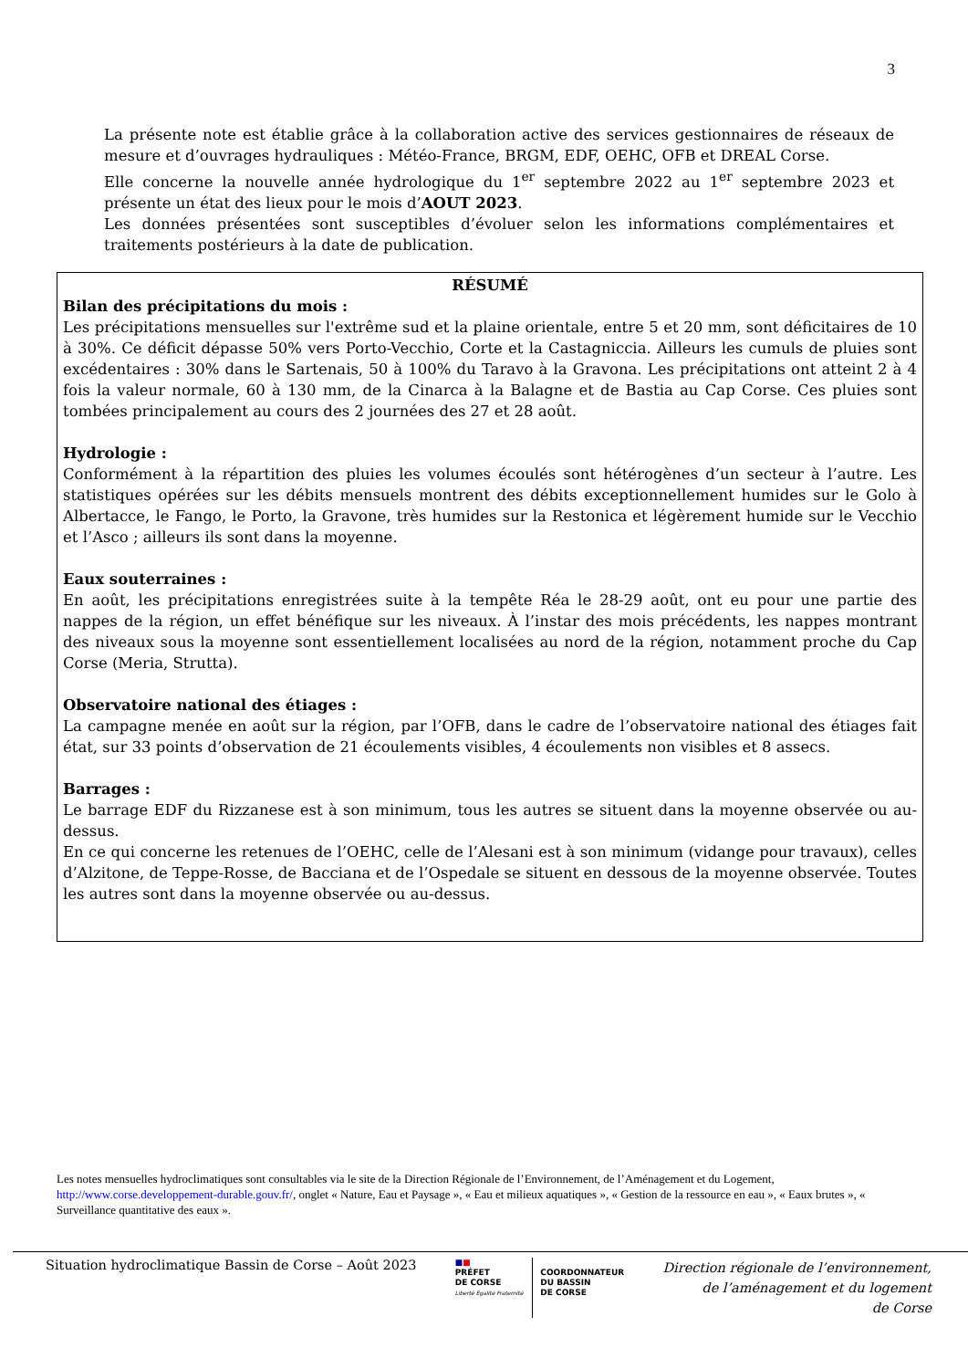3
La présente note est établie grâce à la collaboration active des services gestionnaires de réseaux de mesure et d’ouvrages hydrauliques : Météo-France, BRGM, EDF, OEHC, OFB et DREAL Corse.
Elle concerne la nouvelle année hydrologique du 1<sup>er</sup> septembre 2022 au 1<sup>er</sup> septembre 2023 et présente un état des lieux pour le mois d’AOUT 2023.
Les données présentées sont susceptibles d’évoluer selon les informations complémentaires et traitements postérieurs à la date de publication.
RÉSUMÉ
Bilan des précipitations du mois :
Les précipitations mensuelles sur l'extrême sud et la plaine orientale, entre 5 et 20 mm, sont déficitaires de 10 à 30%. Ce déficit dépasse 50% vers Porto-Vecchio, Corte et la Castagniccia. Ailleurs les cumuls de pluies sont excédentaires : 30% dans le Sartenais, 50 à 100% du Taravo à la Gravona. Les précipitations ont atteint 2 à 4 fois la valeur normale, 60 à 130 mm, de la Cinarca à la Balagne et de Bastia au Cap Corse. Ces pluies sont tombées principalement au cours des 2 journées des 27 et 28 août.
Hydrologie :
Conformément à la répartition des pluies les volumes écoulés sont hétérogènes d’un secteur à l’autre. Les statistiques opérées sur les débits mensuels montrent des débits exceptionnellement humides sur le Golo à Albertacce, le Fango, le Porto, la Gravone, très humides sur la Restonica et légèrement humide sur le Vecchio et l’Asco ; ailleurs ils sont dans la moyenne.
Eaux souterraines :
En août, les précipitations enregistrées suite à la tempête Réa le 28-29 août, ont eu pour une partie des nappes de la région, un effet bénéfique sur les niveaux. À l’instar des mois précédents, les nappes montrant des niveaux sous la moyenne sont essentiellement localisées au nord de la région, notamment proche du Cap Corse (Meria, Strutta).
Observatoire national des étiages :
La campagne menée en août sur la région, par l’OFB, dans le cadre de l’observatoire national des étiages fait état, sur 33 points d’observation de 21 écoulements visibles, 4 écoulements non visibles et 8 assecs.
Barrages :
Le barrage EDF du Rizzanese est à son minimum, tous les autres se situent dans la moyenne observée ou au-dessus.
En ce qui concerne les retenues de l’OEHC, celle de l’Alesani est à son minimum (vidange pour travaux), celles d’Alzitone, de Teppe-Rosse, de Bacciana et de l’Ospedale se situent en dessous de la moyenne observée. Toutes les autres sont dans la moyenne observée ou au-dessus.
Les notes mensuelles hydroclimatiques sont consultables via le site de la Direction Régionale de l’Environnement, de l’Aménagement et du Logement, http://www.corse.developpement-durable.gouv.fr/, onglet « Nature, Eau et Paysage », « Eau et milieux aquatiques », « Gestion de la ressource en eau », « Eaux brutes », « Surveillance quantitative des eaux ».
Situation hydroclimatique Bassin de Corse – Août 2023
■■
PRÉFET
DE CORSE
Liberté Égalité Fraternité
COORDONNATEUR
DU BASSIN
DE CORSE
Direction régionale de l’environnement,
de l’aménagement et du logement
de Corse